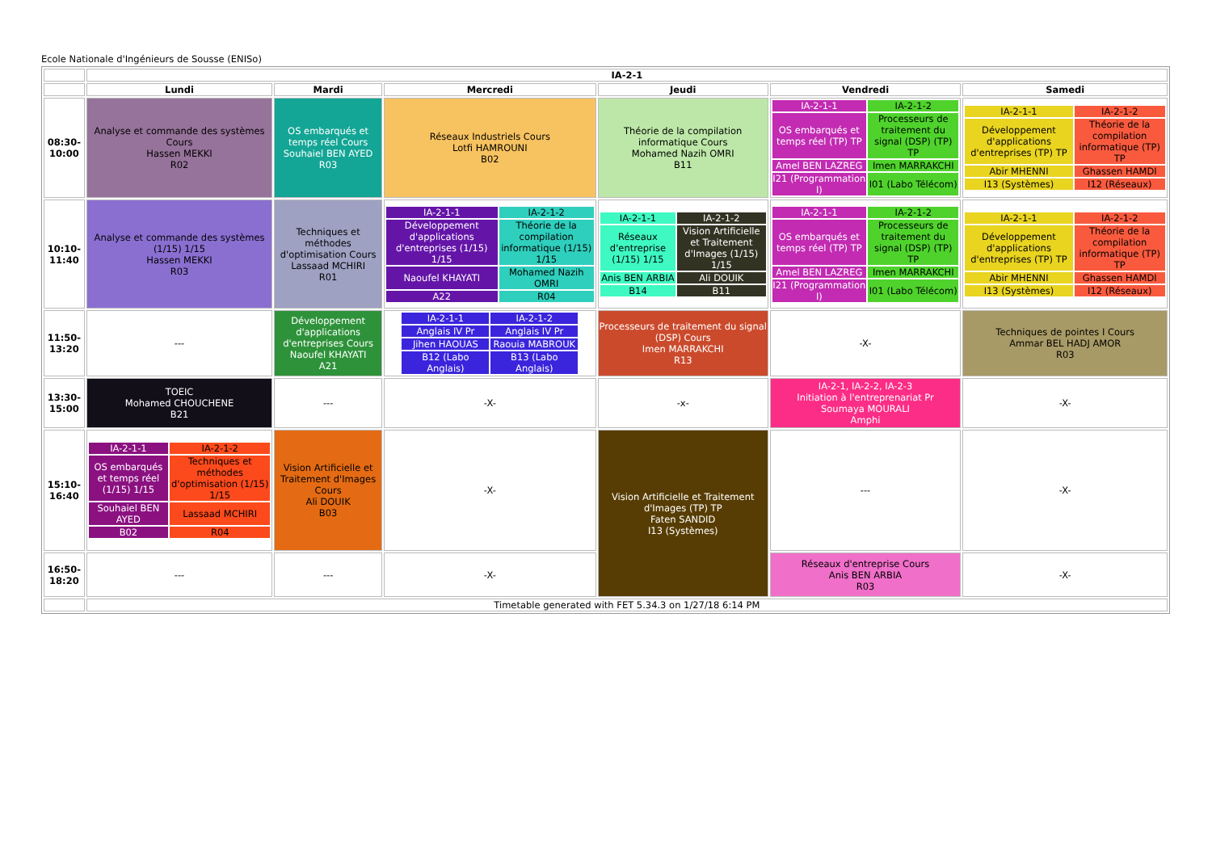Ecole Nationale d'Ingénieurs de Sousse (ENISo)
| | IA-2-1 | | | | | |
| | Lundi | Mardi | Mercredi | Jeudi | Vendredi | Samedi |
| 08:30-10:00 | Analyse et commande des systèmes Cours Hassen MEKKI R02 | OS embarqués et temps réel Cours Souhaiel BEN AYED R03 | Réseaux Industriels Cours Lotfi HAMROUNI B02 | Théorie de la compilation informatique Cours Mohamed Nazih OMRI B11 | / IA-2-1-1 / IA-2-1-2 / / OS embarqués et temps réel (TP) TP / Processeurs de traitement du signal (DSP) (TP) TP / / Amel BEN LAZREG / Imen MARRAKCHI / / I21 (Programmation I) / I01 (Labo Télécom) / | / IA-2-1-1 / IA-2-1-2 / / Développement d'applications d'entreprises (TP) TP / Théorie de la compilation informatique (TP) TP / / Abir MHENNI / Ghassen HAMDI / / I13 (Systèmes) / I12 (Réseaux) / |
| 10:10-11:40 | Analyse et commande des systèmes (1/15) 1/15 Hassen MEKKI R03 | Techniques et méthodes d'optimisation Cours Lassaad MCHIRI R01 | / IA-2-1-1 / IA-2-1-2 / / Développement d'applications d'entreprises (1/15) 1/15 / Théorie de la compilation informatique (1/15) 1/15 / / Naoufel KHAYATI / Mohamed Nazih OMRI / / A22 / R04 / | / IA-2-1-1 / IA-2-1-2 / / Réseaux d'entreprise (1/15) 1/15 / Vision Artificielle et Traitement d'Images (1/15) 1/15 / / Anis BEN ARBIA / Ali DOUIK / / B14 / B11 / | / IA-2-1-1 / IA-2-1-2 / / OS embarqués et temps réel (TP) TP / Processeurs de traitement du signal (DSP) (TP) TP / / Amel BEN LAZREG / Imen MARRAKCHI / / I21 (Programmation I) / I01 (Labo Télécom) / | / IA-2-1-1 / IA-2-1-2 / / Développement d'applications d'entreprises (TP) TP / Théorie de la compilation informatique (TP) TP / / Abir MHENNI / Ghassen HAMDI / / I13 (Systèmes) / I12 (Réseaux) / |
| 11:50-13:20 | --- | Développement d'applications d'entreprises Cours Naoufel KHAYATI A21 | / IA-2-1-1 / IA-2-1-2 / / Anglais IV Pr / Anglais IV Pr / / Jihen HAOUAS / Raouia MABROUK / / B12 (Labo Anglais) / B13 (Labo Anglais) / | Processeurs de traitement du signal (DSP) Cours Imen MARRAKCHI R13 | -X- | Techniques de pointes I Cours Ammar BEL HADJ AMOR R03 |
| 13:30-15:00 | TOEIC Mohamed CHOUCHENE B21 | --- | -X- | -x- | IA-2-1, IA-2-2, IA-2-3 Initiation à l'entreprenariat Pr Soumaya MOURALI Amphi | -X- |
| 15:10-16:40 | / IA-2-1-1 / IA-2-1-2 / / OS embarqués et temps réel (1/15) 1/15 / Techniques et méthodes d'optimisation (1/15) 1/15 / / Souhaiel BEN AYED / Lassaad MCHIRI / / B02 / R04 / | Vision Artificielle et Traitement d'Images Cours Ali DOUIK B03 | -X- | Vision Artificielle et Traitement d'Images (TP) TP Faten SANDID I13 (Systèmes) | --- | -X- |
| 16:50-18:20 | --- | --- | -X- | | Réseaux d'entreprise Cours Anis BEN ARBIA R03 | -X- |
| | Timetable generated with FET 5.34.3 on 1/27/18 6:14 PM | | | | | |